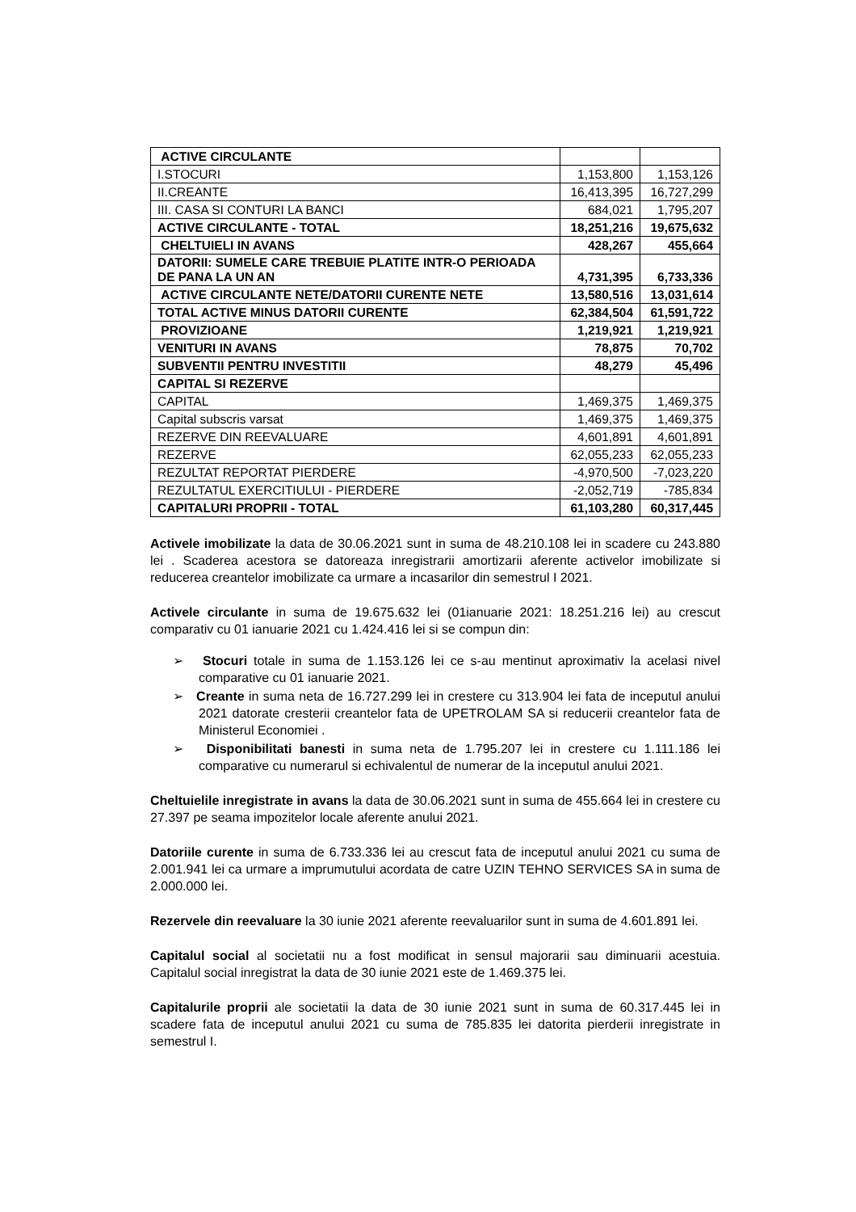| ACTIVE CIRCULANTE | | |
| I.STOCURI | 1,153,800 | 1,153,126 |
| II.CREANTE | 16,413,395 | 16,727,299 |
| III. CASA SI CONTURI LA BANCI | 684,021 | 1,795,207 |
| ACTIVE CIRCULANTE - TOTAL | 18,251,216 | 19,675,632 |
| CHELTUIELI IN AVANS | 428,267 | 455,664 |
| DATORII: SUMELE CARE TREBUIE PLATITE INTR-O PERIOADA DE PANA LA UN AN | 4,731,395 | 6,733,336 |
| ACTIVE CIRCULANTE NETE/DATORII CURENTE NETE | 13,580,516 | 13,031,614 |
| TOTAL ACTIVE MINUS DATORII CURENTE | 62,384,504 | 61,591,722 |
| PROVIZIOANE | 1,219,921 | 1,219,921 |
| VENITURI IN AVANS | 78,875 | 70,702 |
| SUBVENTII PENTRU INVESTITII | 48,279 | 45,496 |
| CAPITAL SI REZERVE | | |
| CAPITAL | 1,469,375 | 1,469,375 |
| Capital subscris varsat | 1,469,375 | 1,469,375 |
| REZERVE DIN REEVALUARE | 4,601,891 | 4,601,891 |
| REZERVE | 62,055,233 | 62,055,233 |
| REZULTAT REPORTAT PIERDERE | -4,970,500 | -7,023,220 |
| REZULTATUL EXERCITIULUI - PIERDERE | -2,052,719 | -785,834 |
| CAPITALURI PROPRII - TOTAL | 61,103,280 | 60,317,445 |
Activele imobilizate la data de 30.06.2021 sunt in suma de 48.210.108 lei in scadere cu 243.880 lei . Scaderea acestora se datoreaza inregistrarii amortizarii aferente activelor imobilizate si reducerea creantelor imobilizate ca urmare a incasarilor din semestrul I 2021.
Activele circulante in suma de 19.675.632 lei (01ianuarie 2021: 18.251.216 lei) au crescut comparativ cu 01 ianuarie 2021 cu 1.424.416 lei si se compun din:
➢ Stocuri totale in suma de 1.153.126 lei ce s-au mentinut aproximativ la acelasi nivel comparative cu 01 ianuarie 2021.
➢ Creante in suma neta de 16.727.299 lei in crestere cu 313.904 lei fata de inceputul anului 2021 datorate cresterii creantelor fata de UPETROLAM SA si reducerii creantelor fata de Ministerul Economiei .
➢ Disponibilitati banesti in suma neta de 1.795.207 lei in crestere cu 1.111.186 lei comparative cu numerarul si echivalentul de numerar de la inceputul anului 2021.
Cheltuielile inregistrate in avans la data de 30.06.2021 sunt in suma de 455.664 lei in crestere cu 27.397 pe seama impozitelor locale aferente anului 2021.
Datoriile curente in suma de 6.733.336 lei au crescut fata de inceputul anului 2021 cu suma de 2.001.941 lei ca urmare a imprumutului acordata de catre UZIN TEHNO SERVICES SA in suma de 2.000.000 lei.
Rezervele din reevaluare la 30 iunie 2021 aferente reevaluarilor sunt in suma de 4.601.891 lei.
Capitalul social al societatii nu a fost modificat in sensul majorarii sau diminuarii acestuia. Capitalul social inregistrat la data de 30 iunie 2021 este de 1.469.375 lei.
Capitalurile proprii ale societatii la data de 30 iunie 2021 sunt in suma de 60.317.445 lei in scadere fata de inceputul anului 2021 cu suma de 785.835 lei datorita pierderii inregistrate in semestrul I.